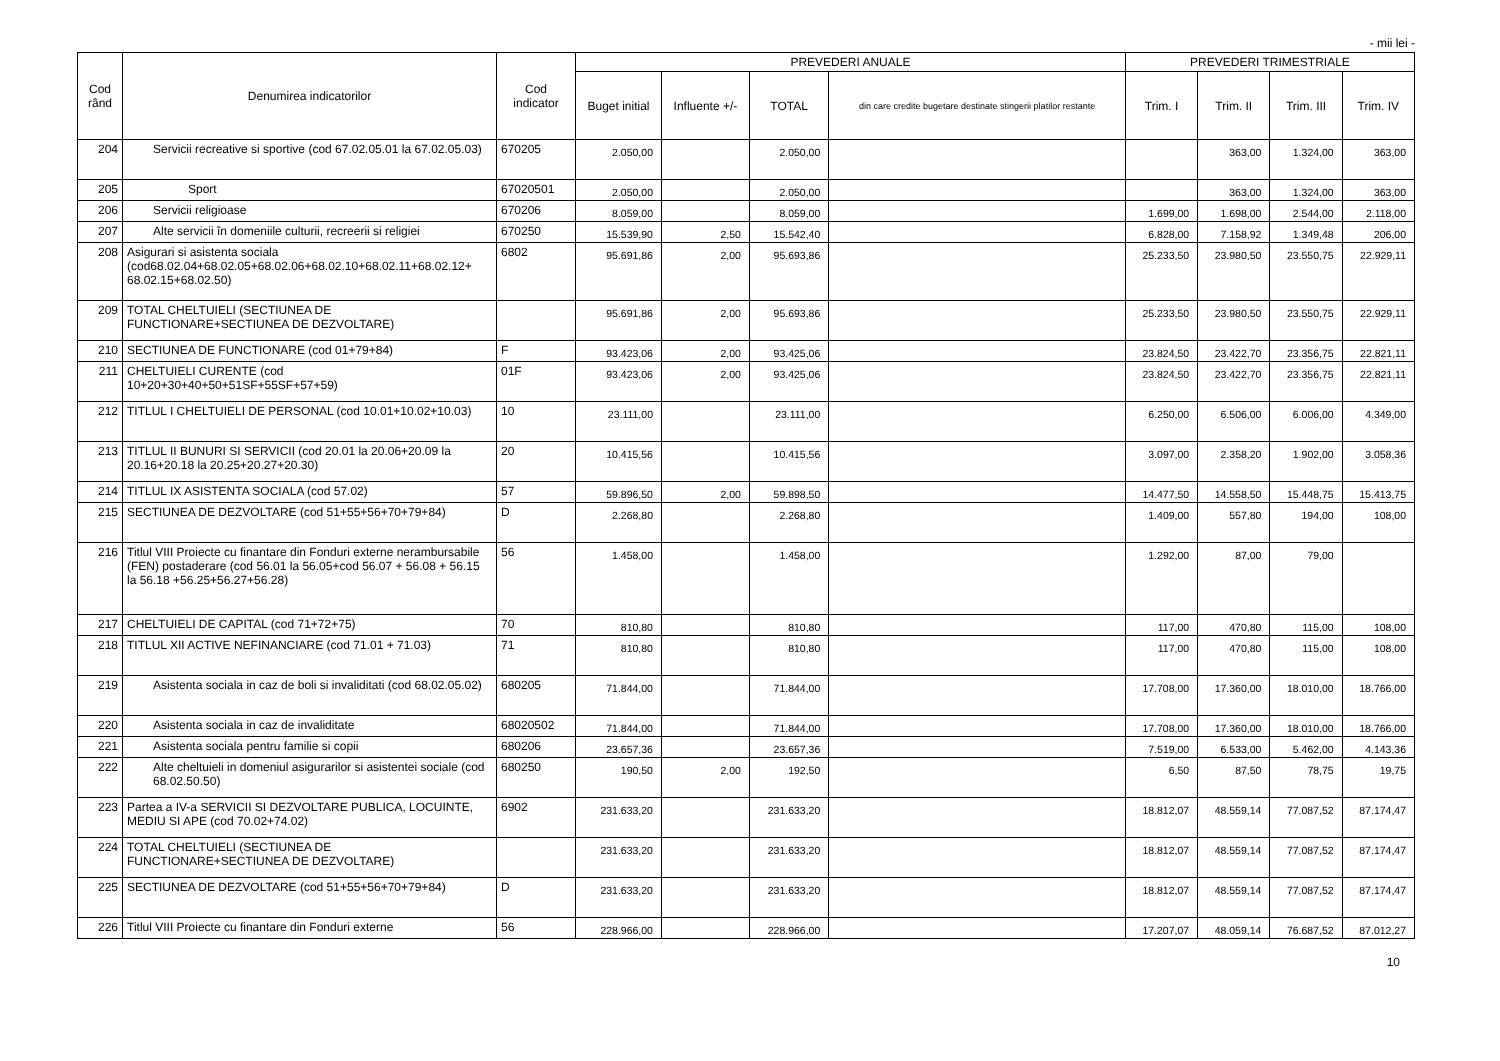- mii lei -
| Cod rând | Denumirea indicatorilor | Cod indicator | PREVEDERI ANUALE | | | | PREVEDERI TRIMESTRIALE | | | |
| --- | --- | --- | --- | --- | --- | --- | --- | --- | --- | --- |
| | | | Buget initial | Influente +/- | TOTAL | din care credite bugetare destinate stingerii platilor restante | Trim. I | Trim. II | Trim. III | Trim. IV |
| 204 | Servicii recreative si sportive (cod 67.02.05.01 la 67.02.05.03) | 670205 | 2.050,00 | | 2.050,00 | | | 363,00 | 1.324,00 | 363,00 |
| 205 | Sport | 67020501 | 2.050,00 | | 2.050,00 | | | 363,00 | 1.324,00 | 363,00 |
| 206 | Servicii religioase | 670206 | 8.059,00 | | 8.059,00 | | 1.699,00 | 1.698,00 | 2.544,00 | 2.118,00 |
| 207 | Alte servicii în domeniile culturii, recreerii si religiei | 670250 | 15.539,90 | 2,50 | 15.542,40 | | 6.828,00 | 7.158,92 | 1.349,48 | 206,00 |
| 208 | Asigurari si asistenta sociala (cod68.02.04+68.02.05+68.02.06+68.02.10+68.02.11+68.02.12+ 68.02.15+68.02.50) | 6802 | 95.691,86 | 2,00 | 95.693,86 | | 25.233,50 | 23.980,50 | 23.550,75 | 22.929,11 |
| 209 | TOTAL CHELTUIELI (SECTIUNEA DE FUNCTIONARE+SECTIUNEA DE DEZVOLTARE) | | 95.691,86 | 2,00 | 95.693,86 | | 25.233,50 | 23.980,50 | 23.550,75 | 22.929,11 |
| 210 | SECTIUNEA DE FUNCTIONARE (cod 01+79+84) | F | 93.423,06 | 2,00 | 93.425,06 | | 23.824,50 | 23.422,70 | 23.356,75 | 22.821,11 |
| 211 | CHELTUIELI CURENTE (cod 10+20+30+40+50+51SF+55SF+57+59) | 01F | 93.423,06 | 2,00 | 93.425,06 | | 23.824,50 | 23.422,70 | 23.356,75 | 22.821,11 |
| 212 | TITLUL I CHELTUIELI DE PERSONAL (cod 10.01+10.02+10.03) | 10 | 23.111,00 | | 23.111,00 | | 6.250,00 | 6.506,00 | 6.006,00 | 4.349,00 |
| 213 | TITLUL II BUNURI SI SERVICII (cod 20.01 la 20.06+20.09 la 20.16+20.18 la 20.25+20.27+20.30) | 20 | 10.415,56 | | 10.415,56 | | 3.097,00 | 2.358,20 | 1.902,00 | 3.058,36 |
| 214 | TITLUL IX ASISTENTA SOCIALA (cod 57.02) | 57 | 59.896,50 | 2,00 | 59.898,50 | | 14.477,50 | 14.558,50 | 15.448,75 | 15.413,75 |
| 215 | SECTIUNEA DE DEZVOLTARE (cod 51+55+56+70+79+84) | D | 2.268,80 | | 2.268,80 | | 1.409,00 | 557,80 | 194,00 | 108,00 |
| 216 | Titlul VIII Proiecte cu finantare din Fonduri externe nerambursabile (FEN) postaderare (cod 56.01 la 56.05+cod 56.07 + 56.08 + 56.15 la 56.18 +56.25+56.27+56.28) | 56 | 1.458,00 | | 1.458,00 | | 1.292,00 | 87,00 | 79,00 | |
| 217 | CHELTUIELI DE CAPITAL (cod 71+72+75) | 70 | 810,80 | | 810,80 | | 117,00 | 470,80 | 115,00 | 108,00 |
| 218 | TITLUL XII ACTIVE NEFINANCIARE (cod 71.01 + 71.03) | 71 | 810,80 | | 810,80 | | 117,00 | 470,80 | 115,00 | 108,00 |
| 219 | Asistenta sociala in caz de boli si invaliditati (cod 68.02.05.02) | 680205 | 71.844,00 | | 71.844,00 | | 17.708,00 | 17.360,00 | 18.010,00 | 18.766,00 |
| 220 | Asistenta sociala in caz de invaliditate | 68020502 | 71.844,00 | | 71.844,00 | | 17.708,00 | 17.360,00 | 18.010,00 | 18.766,00 |
| 221 | Asistenta sociala pentru familie si copii | 680206 | 23.657,36 | | 23.657,36 | | 7.519,00 | 6.533,00 | 5.462,00 | 4.143,36 |
| 222 | Alte cheltuieli in domeniul asigurarilor si asistentei sociale (cod 68.02.50.50) | 680250 | 190,50 | 2,00 | 192,50 | | 6,50 | 87,50 | 78,75 | 19,75 |
| 223 | Partea a IV-a SERVICII SI DEZVOLTARE PUBLICA, LOCUINTE, MEDIU SI APE (cod 70.02+74.02) | 6902 | 231.633,20 | | 231.633,20 | | 18.812,07 | 48.559,14 | 77.087,52 | 87.174,47 |
| 224 | TOTAL CHELTUIELI (SECTIUNEA DE FUNCTIONARE+SECTIUNEA DE DEZVOLTARE) | | 231.633,20 | | 231.633,20 | | 18.812,07 | 48.559,14 | 77.087,52 | 87.174,47 |
| 225 | SECTIUNEA DE DEZVOLTARE (cod 51+55+56+70+79+84) | D | 231.633,20 | | 231.633,20 | | 18.812,07 | 48.559,14 | 77.087,52 | 87.174,47 |
| 226 | Titlul VIII Proiecte cu finantare din Fonduri externe | 56 | 228.966,00 | | 228.966,00 | | 17.207,07 | 48.059,14 | 76.687,52 | 87.012,27 |
10